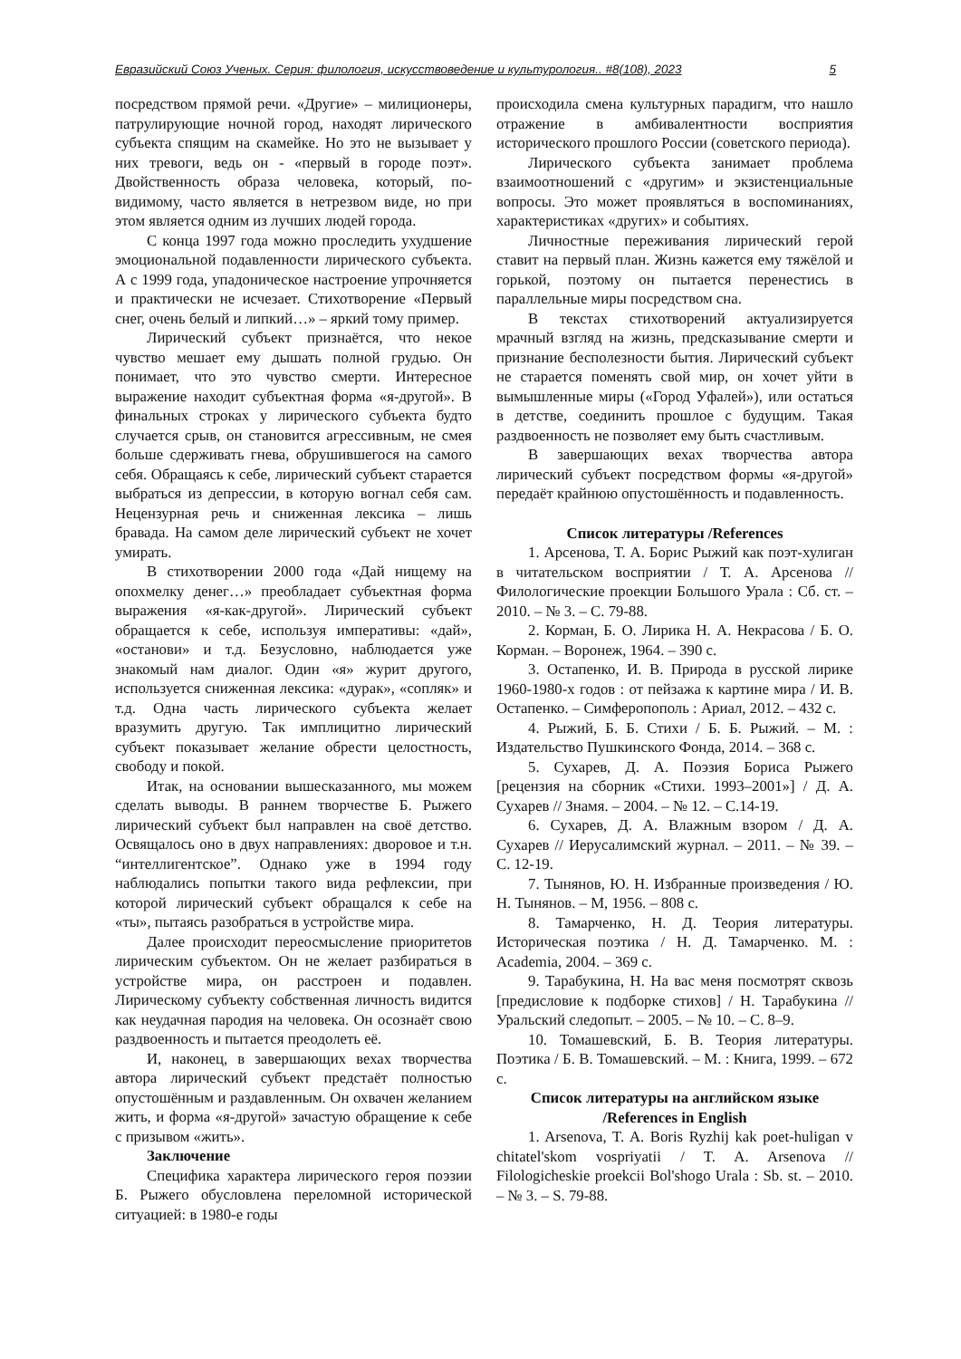Евразийский Союз Ученых. Серия: филология, искусствоведение и культурология.. #8(108), 2023 5
посредством прямой речи. «Другие» – милиционеры, патрулирующие ночной город, находят лирического субъекта спящим на скамейке. Но это не вызывает у них тревоги, ведь он - «первый в городе поэт». Двойственность образа человека, который, по-видимому, часто является в нетрезвом виде, но при этом является одним из лучших людей города.
С конца 1997 года можно проследить ухудшение эмоциональной подавленности лирического субъекта. А с 1999 года, упадоническое настроение упрочняется и практически не исчезает. Стихотворение «Первый снег, очень белый и липкий…» – яркий тому пример.
Лирический субъект признаётся, что некое чувство мешает ему дышать полной грудью. Он понимает, что это чувство смерти. Интересное выражение находит субъектная форма «я-другой». В финальных строках у лирического субъекта будто случается срыв, он становится агрессивным, не смея больше сдерживать гнева, обрушившегося на самого себя. Обращаясь к себе, лирический субъект старается выбраться из депрессии, в которую вогнал себя сам. Нецензурная речь и сниженная лексика – лишь бравада. На самом деле лирический субъект не хочет умирать.
В стихотворении 2000 года «Дай нищему на опохмелку денег…» преобладает субъектная форма выражения «я-как-другой». Лирический субъект обращается к себе, используя императивы: «дай», «останови» и т.д. Безусловно, наблюдается уже знакомый нам диалог. Один «я» журит другого, используется сниженная лексика: «дурак», «сопляк» и т.д. Одна часть лирического субъекта желает вразумить другую. Так имплицитно лирический субъект показывает желание обрести целостность, свободу и покой.
Итак, на основании вышесказанного, мы можем сделать выводы. В раннем творчестве Б. Рыжего лирический субъект был направлен на своё детство. Освящалось оно в двух направлениях: дворовое и т.н. “интеллигентское”. Однако уже в 1994 году наблюдались попытки такого вида рефлексии, при которой лирический субъект обращался к себе на «ты», пытаясь разобраться в устройстве мира.
Далее происходит переосмысление приоритетов лирическим субъектом. Он не желает разбираться в устройстве мира, он расстроен и подавлен. Лирическому субъекту собственная личность видится как неудачная пародия на человека. Он осознаёт свою раздвоенность и пытается преодолеть её.
И, наконец, в завершающих вехах творчества автора лирический субъект предстаёт полностью опустошённым и раздавленным. Он охвачен желанием жить, и форма «я-другой» зачастую обращение к себе с призывом «жить».
Заключение
Специфика характера лирического героя поэзии Б. Рыжего обусловлена переломной исторической ситуацией: в 1980-е годы
происходила смена культурных парадигм, что нашло отражение в амбивалентности восприятия исторического прошлого России (советского периода).
Лирического субъекта занимает проблема взаимоотношений с «другим» и экзистенциальные вопросы. Это может проявляться в воспоминаниях, характеристиках «других» и событиях.
Личностные переживания лирический герой ставит на первый план. Жизнь кажется ему тяжёлой и горькой, поэтому он пытается перенестись в параллельные миры посредством сна.
В текстах стихотворений актуализируется мрачный взгляд на жизнь, предсказывание смерти и признание бесполезности бытия. Лирический субъект не старается поменять свой мир, он хочет уйти в вымышленные миры («Город Уфалей»), или остаться в детстве, соединить прошлое с будущим. Такая раздвоенность не позволяет ему быть счастливым.
В завершающих вехах творчества автора лирический субъект посредством формы «я-другой» передаёт крайнюю опустошённость и подавленность.
Список литературы /References
1. Арсенова, Т. А. Борис Рыжий как поэт-хулиган в читательском восприятии / Т. А. Арсенова // Филологические проекции Большого Урала : Сб. ст. – 2010. – № 3. – С. 79-88.
2. Корман, Б. О. Лирика Н. А. Некрасова / Б. О. Корман. – Воронеж, 1964. – 390 с.
3. Остапенко, И. В. Природа в русской лирике 1960-1980-х годов : от пейзажа к картине мира / И. В. Остапенко. – Симферопополь : Ариал, 2012. – 432 с.
4. Рыжий, Б. Б. Стихи / Б. Б. Рыжий. – М. : Издательство Пушкинского Фонда, 2014. – 368 с.
5. Сухарев, Д. А. Поэзия Бориса Рыжего [рецензия на сборник «Стихи. 1993–2001»] / Д. А. Сухарев // Знамя. – 2004. – № 12. – С.14-19.
6. Сухарев, Д. А. Влажным взором / Д. А. Сухарев // Иерусалимский журнал. – 2011. – № 39. – С. 12-19.
7. Тынянов, Ю. Н. Избранные произведения / Ю. Н. Тынянов. – М, 1956. – 808 с.
8. Тамарченко, Н. Д. Теория литературы. Историческая поэтика / Н. Д. Тамарченко. М. : Academia, 2004. – 369 с.
9. Тарабукина, Н. На вас меня посмотрят сквозь [предисловие к подборке стихов] / Н. Тарабукина // Уральский следопыт. – 2005. – № 10. – С. 8–9.
10. Томашевский, Б. В. Теория литературы. Поэтика / Б. В. Томашевский. – М. : Книга, 1999. – 672 с.
Список литературы на английском языке
/References in English
1. Arsenova, T. A. Boris Ryzhij kak poet-huligan v chitatel'skom vospriyatii / T. A. Arsenova // Filologicheskie proekcii Bol'shogo Urala : Sb. st. – 2010. – № 3. – S. 79-88.